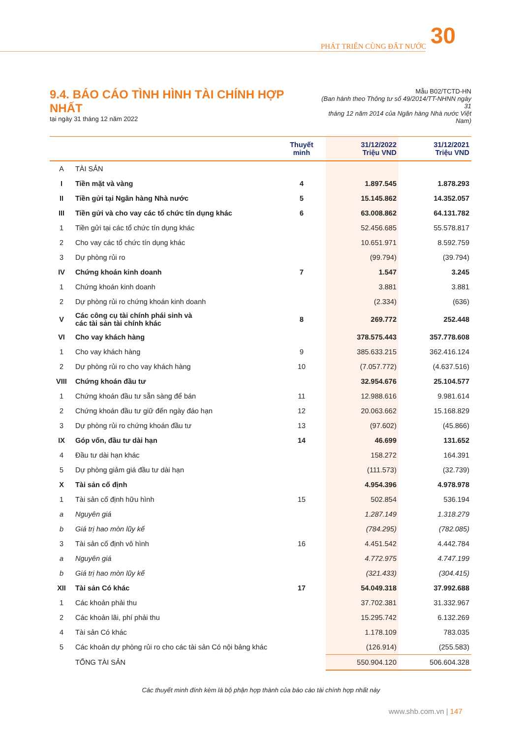PHÁT TRIỂN CÙNG ĐẤT NƯỚC 30
9.4. BÁO CÁO TÌNH HÌNH TÀI CHÍNH HỢP NHẤT
tại ngày 31 tháng 12 năm 2022
Mẫu B02/TCTD-HN
(Ban hành theo Thông tư số 49/2014/TT-NHNN ngày 31
tháng 12 năm 2014 của Ngân hàng Nhà nước Việt Nam)
| | | Thuyết minh | 31/12/2022 Triệu VND | 31/12/2021 Triệu VND |
| --- | --- | --- | --- | --- |
| A | TÀI SẢN | | | |
| I | Tiền mặt và vàng | 4 | 1.897.545 | 1.878.293 |
| II | Tiền gửi tại Ngân hàng Nhà nước | 5 | 15.145.862 | 14.352.057 |
| III | Tiền gửi và cho vay các tổ chức tín dụng khác | 6 | 63.008.862 | 64.131.782 |
| 1 | Tiền gửi tại các tổ chức tín dụng khác | | 52.456.685 | 55.578.817 |
| 2 | Cho vay các tổ chức tín dụng khác | | 10.651.971 | 8.592.759 |
| 3 | Dự phòng rủi ro | | (99.794) | (39.794) |
| IV | Chứng khoán kinh doanh | 7 | 1.547 | 3.245 |
| 1 | Chứng khoán kinh doanh | | 3.881 | 3.881 |
| 2 | Dự phòng rủi ro chứng khoán kinh doanh | | (2.334) | (636) |
| V | Các công cụ tài chính phái sinh và các tài sản tài chính khác | 8 | 269.772 | 252.448 |
| VI | Cho vay khách hàng | | 378.575.443 | 357.778.608 |
| 1 | Cho vay khách hàng | 9 | 385.633.215 | 362.416.124 |
| 2 | Dự phòng rủi ro cho vay khách hàng | 10 | (7.057.772) | (4.637.516) |
| VIII | Chứng khoán đầu tư | | 32.954.676 | 25.104.577 |
| 1 | Chứng khoán đầu tư sẵn sàng để bán | 11 | 12.988.616 | 9.981.614 |
| 2 | Chứng khoán đầu tư giữ đến ngày đáo hạn | 12 | 20.063.662 | 15.168.829 |
| 3 | Dự phòng rủi ro chứng khoán đầu tư | 13 | (97.602) | (45.866) |
| IX | Góp vốn, đầu tư dài hạn | 14 | 46.699 | 131.652 |
| 4 | Đầu tư dài hạn khác | | 158.272 | 164.391 |
| 5 | Dự phòng giảm giá đầu tư dài hạn | | (111.573) | (32.739) |
| X | Tài sản cố định | | 4.954.396 | 4.978.978 |
| 1 | Tài sản cố định hữu hình | 15 | 502.854 | 536.194 |
| a | Nguyên giá | | 1.287.149 | 1.318.279 |
| b | Giá trị hao mòn lũy kế | | (784.295) | (782.085) |
| 3 | Tài sản cố định vô hình | 16 | 4.451.542 | 4.442.784 |
| a | Nguyên giá | | 4.772.975 | 4.747.199 |
| b | Giá trị hao mòn lũy kế | | (321.433) | (304.415) |
| XII | Tài sản Có khác | 17 | 54.049.318 | 37.992.688 |
| 1 | Các khoản phải thu | | 37.702.381 | 31.332.967 |
| 2 | Các khoản lãi, phí phải thu | | 15.295.742 | 6.132.269 |
| 4 | Tài sản Có khác | | 1.178.109 | 783.035 |
| 5 | Các khoản dự phòng rủi ro cho các tài sản Có nội bảng khác | | (126.914) | (255.583) |
| | TỔNG TÀI SẢN | | 550.904.120 | 506.604.328 |
Các thuyết minh đính kèm là bộ phận hợp thành của báo cáo tài chính hợp nhất này
www.shb.com.vn | 147